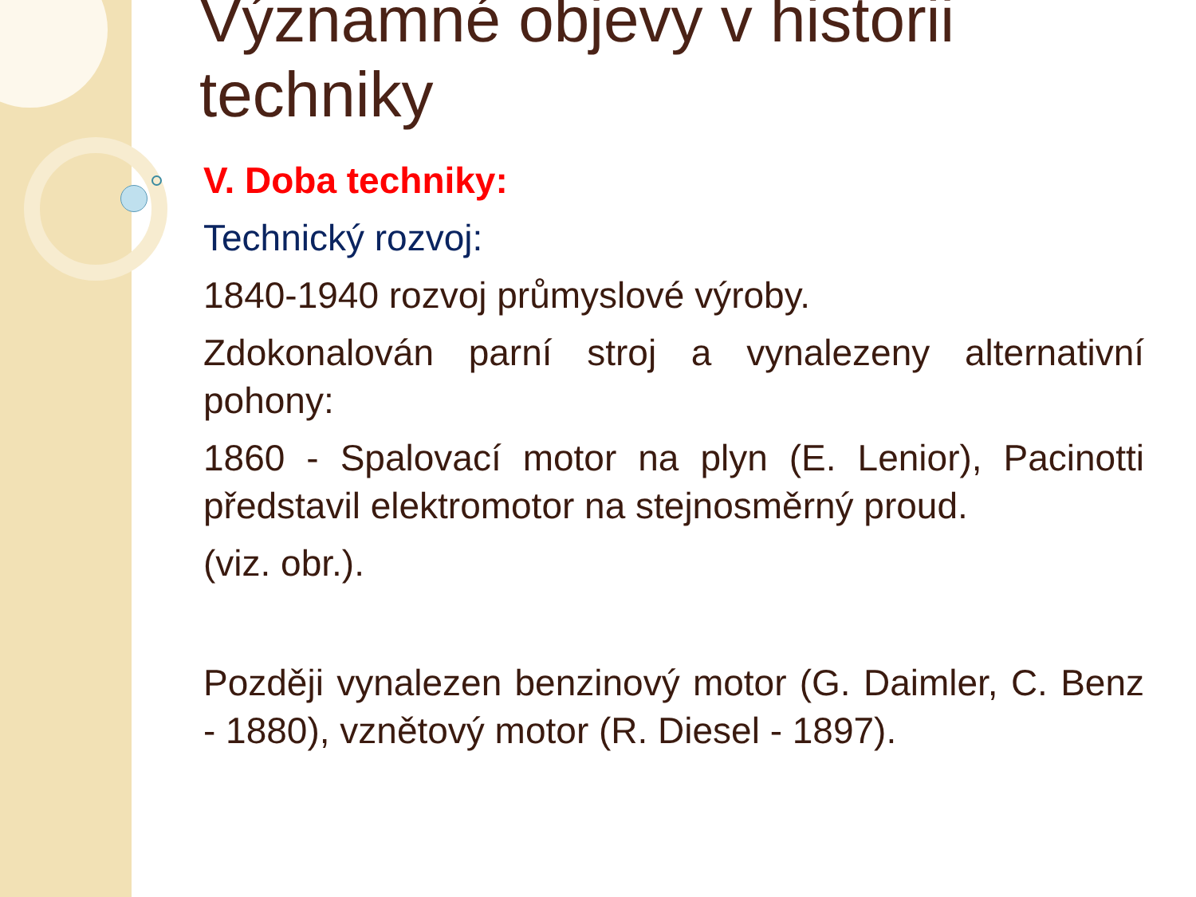Významné objevy v historii techniky
V. Doba techniky:
Technický rozvoj:
1840-1940 rozvoj průmyslové výroby.
Zdokonalován parní stroj a vynalezeny alternativní pohony:
1860 - Spalovací motor na plyn (E. Lenior), Pacinotti představil elektromotor na stejnosměrný proud.
(viz. obr.).
Později vynalezen benzinový motor (G. Daimler, C. Benz - 1880), vznětový motor (R. Diesel - 1897).